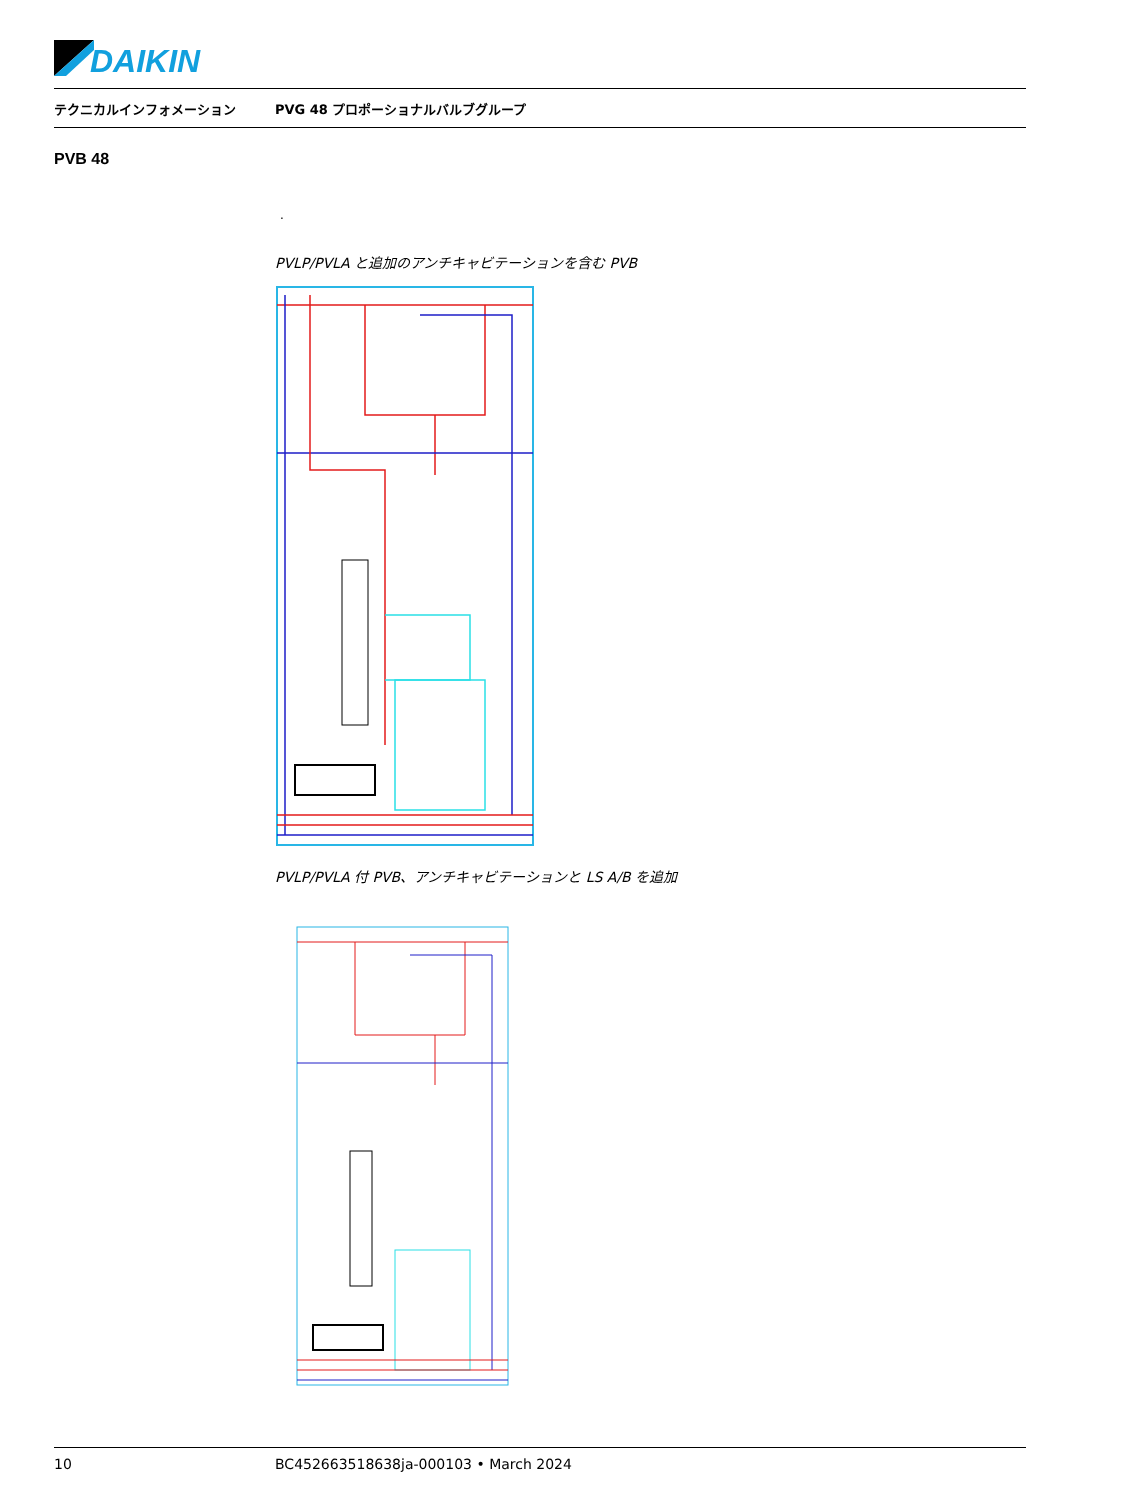DAIKIN
テクニカルインフォメーション PVG 48 プロポーショナルバルブグループ
PVB 48
.
PVLP/PVLA と追加のアンチキャビテーションを含む PVB
PVLP/PVLA 付 PVB、アンチキャビテーションと LS A/B を追加
10 BC452663518638ja-000103 • March 2024